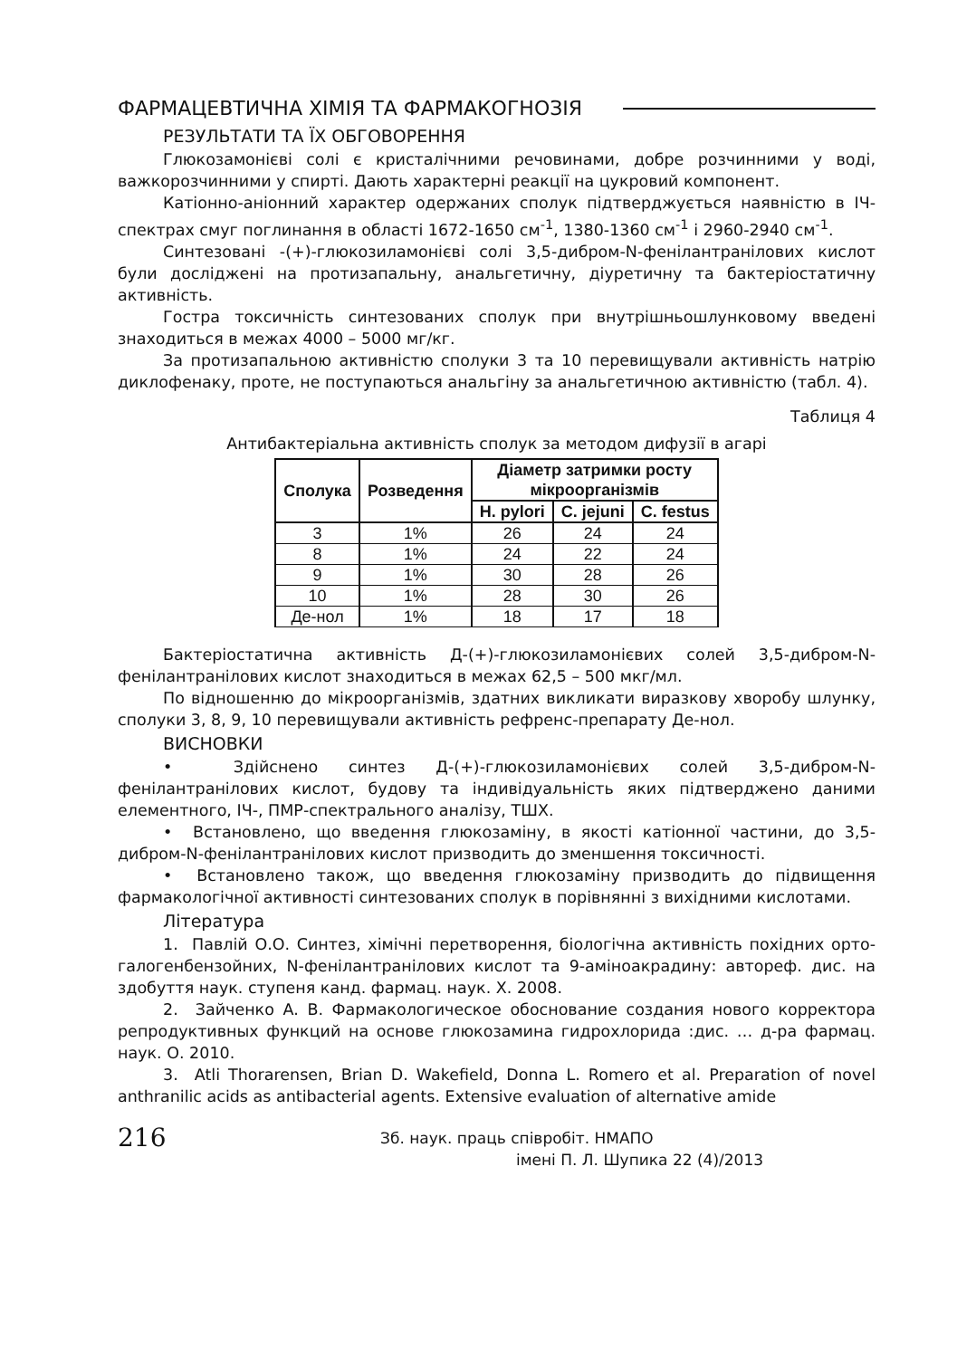ФАРМАЦЕВТИЧНА ХІМІЯ ТА ФАРМАКОГНОЗІЯ
РЕЗУЛЬТАТИ ТА ЇХ ОБГОВОРЕННЯ
Глюкозамонієві солі є кристалічними речовинами, добре розчинними у воді, важкорозчинними у спирті. Дають характерні реакції на цукровий компонент.
Катіонно-аніонний характер одержаних сполук підтверджується наявністю в ІЧ-спектрах смуг поглинання в області 1672-1650 см<sup>-1</sup>, 1380-1360 см<sup>-1</sup> і 2960-2940 см<sup>-1</sup>.
Синтезовані -(+)-глюкозиламонієві солі 3,5-дибром-N-фенілантранілових кислот були досліджені на протизапальну, анальгетичну, діуретичну та бактеріостатичну активність.
Гостра токсичність синтезованих сполук при внутрішньошлунковому введені знаходиться в межах 4000 – 5000 мг/кг.
За протизапальною активністю сполуки 3 та 10 перевищували активність натрію диклофенаку, проте, не поступаються анальгіну за анальгетичною активністю (табл. 4).
Таблиця 4
Антибактеріальна активність сполук за методом дифузії в агарі
| Сполука | Розведення | Діаметр затримки росту мікроорганізмів | | |
| --- | --- | --- | --- | --- |
| | | H. pylori | C. jejuni | C. festus |
| 3 | 1% | 26 | 24 | 24 |
| 8 | 1% | 24 | 22 | 24 |
| 9 | 1% | 30 | 28 | 26 |
| 10 | 1% | 28 | 30 | 26 |
| Де-нол | 1% | 18 | 17 | 18 |
Бактеріостатична активність Д-(+)-глюкозиламонієвих солей 3,5-дибром-N-фенілантранілових кислот знаходиться в межах 62,5 – 500 мкг/мл.
По відношенню до мікроорганізмів, здатних викликати виразкову хворобу шлунку, сполуки 3, 8, 9, 10 перевищували активність рефренс-препарату Де-нол.
ВИСНОВКИ
• Здійснено синтез Д-(+)-глюкозиламонієвих солей 3,5-дибром-N-фенілантранілових кислот, будову та індивідуальність яких підтверджено даними елементного, ІЧ-, ПМР-спектрального аналізу, ТШХ.
• Встановлено, що введення глюкозаміну, в якості катіонної частини, до 3,5-дибром-N-фенілантранілових кислот призводить до зменшення токсичності.
• Встановлено також, що введення глюкозаміну призводить до підвищення фармакологічної активності синтезованих сполук в порівнянні з вихідними кислотами.
Література
1. Павлій О.О. Синтез, хімічні перетворення, біологічна активність похідних орто-галогенбензойних, N-фенілантранілових кислот та 9-аміноакрадину: автореф. дис. на здобуття наук. ступеня канд. фармац. наук. Х. 2008.
2. Зайченко А. В. Фармакологическое обоснование создания нового корректора репродуктивных функций на основе глюкозамина гидрохлорида :дис. … д-ра фармац. наук. О. 2010.
3. Atli Thorarensen, Brian D. Wakefield, Donna L. Romero et al. Preparation of novel anthranilic acids as antibacterial agents. Extensive evaluation of alternative amide
216
Зб. наук. праць співробіт. НМАПО
імені П. Л. Шупика 22 (4)/2013